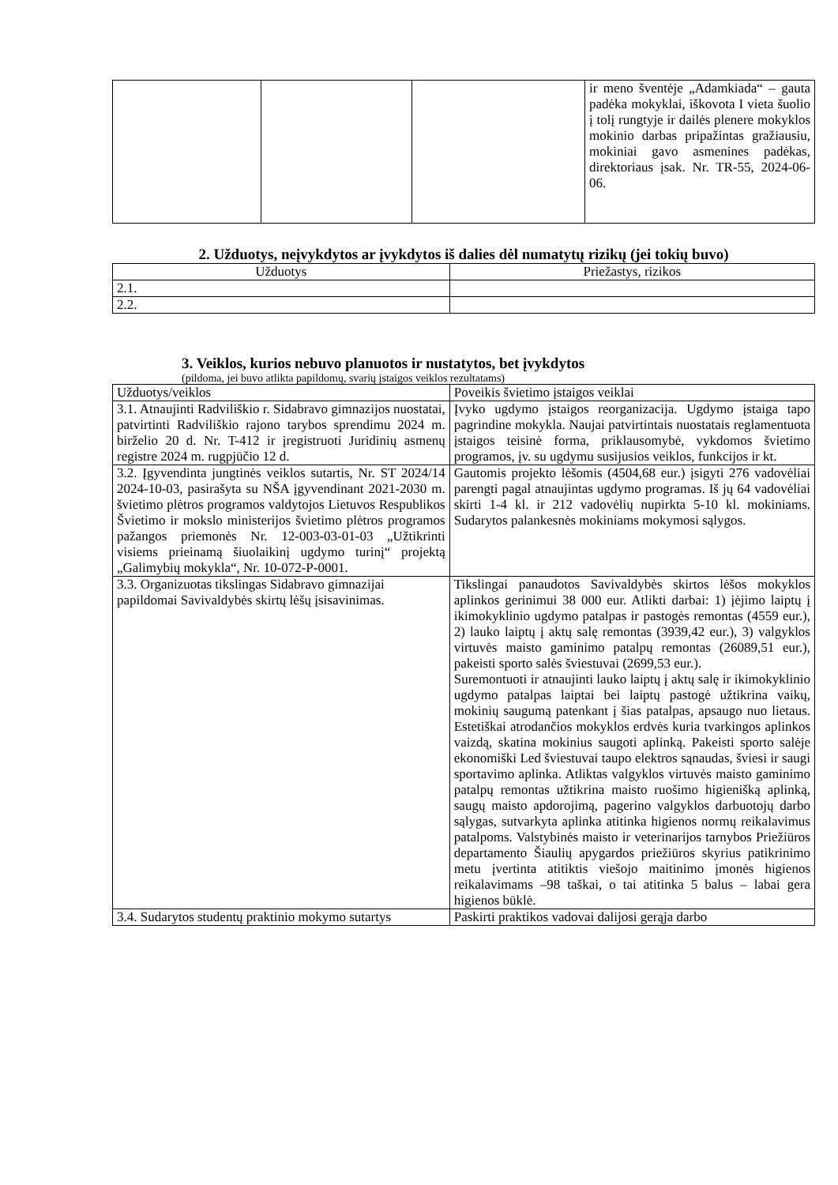| | | | ir meno šventėje „Adamkiada“ – gauta padėka mokyklai, iškovota I vieta šuolio į tolį rungtyje ir dailės plenere mokyklos mokinio darbas pripažintas gražiausiu, mokiniai gavo asmenines padėkas, direktoriaus įsak. Nr. TR-55, 2024-06-06. |
2. Užduotys, neįvykdytos ar įvykdytos iš dalies dėl numatytų rizikų (jei tokių buvo)
| Užduotys | Priežastys, rizikos |
| --- | --- |
| 2.1. | |
| 2.2. | |
3. Veiklos, kurios nebuvo planuotos ir nustatytos, bet įvykdytos
(pildoma, jei buvo atlikta papildomų, svarių įstaigos veiklos rezultatams)
| Užduotys/veiklos | Poveikis švietimo įstaigos veiklai |
| 3.1. Atnaujinti Radviliškio r. Sidabravo gimnazijos nuostatai, patvirtinti Radviliškio rajono tarybos sprendimu 2024 m. birželio 20 d. Nr. T-412 ir įregistruoti Juridinių asmenų registre 2024 m. rugpjūčio 12 d. | Įvyko ugdymo įstaigos reorganizacija. Ugdymo įstaiga tapo pagrindine mokykla. Naujai patvirtintais nuostatais reglamentuota įstaigos teisinė forma, priklausomybė, vykdomos švietimo programos, įv. su ugdymu susijusios veiklos, funkcijos ir kt. |
| 3.2. Įgyvendinta jungtinės veiklos sutartis, Nr. ST 2024/14 2024-10-03, pasirašyta su NŠA įgyvendinant 2021-2030 m. švietimo plėtros programos valdytojos Lietuvos Respublikos Švietimo ir mokslo ministerijos švietimo plėtros programos pažangos priemonės Nr. 12-003-03-01-03 „Užtikrinti visiems prieinamą šiuolaikinį ugdymo turinį“ projektą „Galimybių mokykla“, Nr. 10-072-P-0001. | Gautomis projekto lėšomis (4504,68 eur.) įsigyti 276 vadovėliai parengti pagal atnaujintas ugdymo programas. Iš jų 64 vadovėliai skirti 1-4 kl. ir 212 vadovėlių nupirkta 5-10 kl. mokiniams. Sudarytos palankesnės mokiniams mokymosi sąlygos. |
| 3.3. Organizuotas tikslingas Sidabravo gimnazijai papildomai Savivaldybės skirtų lėšų įsisavinimas. | Tikslingai panaudotos Savivaldybės skirtos lėšos mokyklos aplinkos gerinimui 38 000 eur. Atlikti darbai: 1) įėjimo laiptų į ikimokyklinio ugdymo patalpas ir pastogės remontas (4559 eur.), 2) lauko laiptų į aktų salę remontas (3939,42 eur.), 3) valgyklos virtuvės maisto gaminimo patalpų remontas (26089,51 eur.), pakeisti sporto salės šviestuvai (2699,53 eur.). Suremontuoti ir atnaujinti lauko laiptų į aktų salę ir ikimokyklinio ugdymo patalpas laiptai bei laiptų pastogė užtikrina vaikų, mokinių saugumą patenkant į šias patalpas, apsaugo nuo lietaus. Estetiškai atrodančios mokyklos erdvės kuria tvarkingos aplinkos vaizdą, skatina mokinius saugoti aplinką. Pakeisti sporto salėje ekonomiški Led šviestuvai taupo elektros sąnaudas, šviesi ir saugi sportavimo aplinka. Atliktas valgyklos virtuvės maisto gaminimo patalpų remontas užtikrina maisto ruošimo higienišką aplinką, saugų maisto apdorojimą, pagerino valgyklos darbuotojų darbo sąlygas, sutvarkyta aplinka atitinka higienos normų reikalavimus patalpoms. Valstybinės maisto ir veterinarijos tarnybos Priežiūros departamento Šiaulių apygardos priežiūros skyrius patikrinimo metu įvertinta atitiktis viešojo maitinimo įmonės higienos reikalavimams –98 taškai, o tai atitinka 5 balus – labai gera higienos būklė. |
| 3.4. Sudarytos studentų praktinio mokymo sutartys | Paskirti praktikos vadovai dalijosi gerąja darbo |